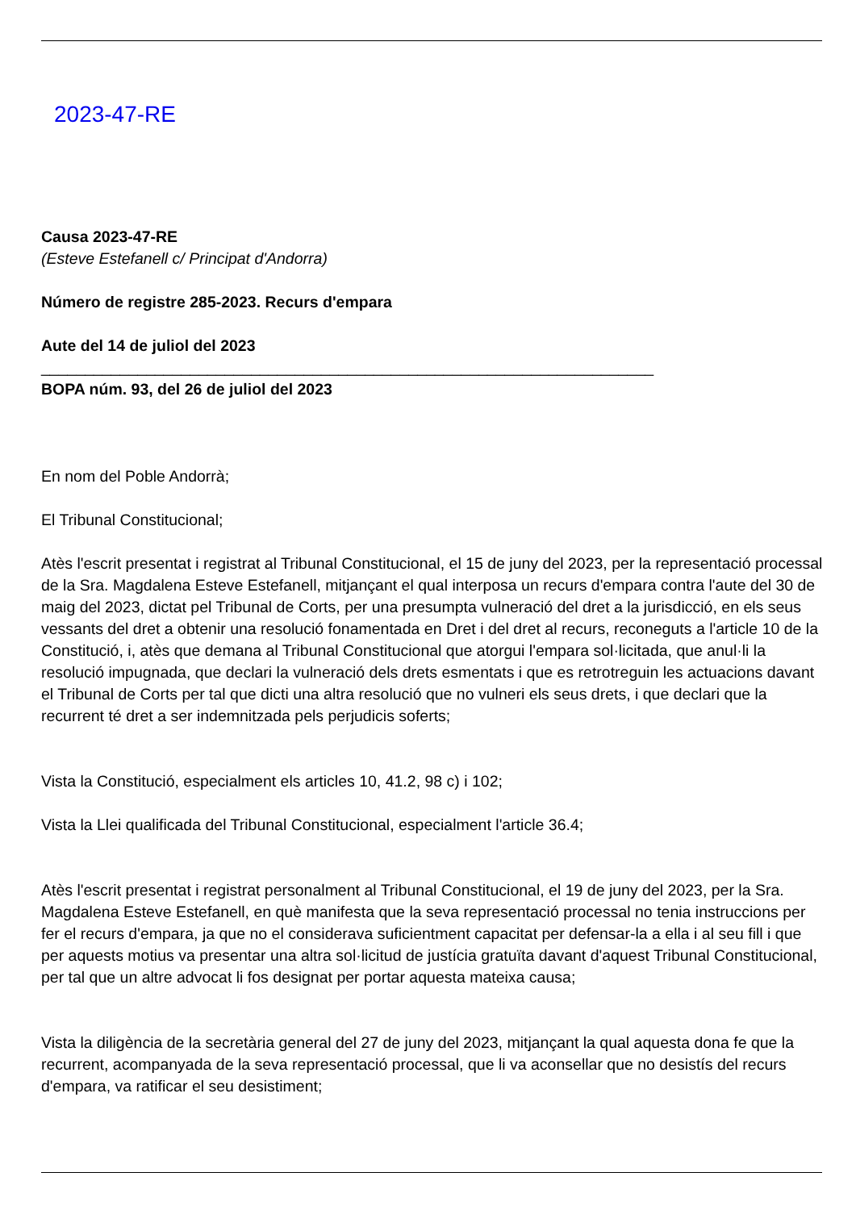2023-47-RE
Causa 2023-47-RE
(Esteve Estefanell c/ Principat d'Andorra)
Número de registre 285-2023. Recurs d'empara
Aute del 14 de juliol del 2023
______________________________________________________________________
BOPA núm. 93, del 26 de juliol del 2023
En nom del Poble Andorrà;
El Tribunal Constitucional;
Atès l'escrit presentat i registrat al Tribunal Constitucional, el 15 de juny del 2023, per la representació processal de la Sra. Magdalena Esteve Estefanell, mitjançant el qual interposa un recurs d'empara contra l'aute del 30 de maig del 2023, dictat pel Tribunal de Corts, per una presumpta vulneració del dret a la jurisdicció, en els seus vessants del dret a obtenir una resolució fonamentada en Dret i del dret al recurs, reconeguts a l'article 10 de la Constitució, i, atès que demana al Tribunal Constitucional que atorgui l'empara sol·licitada, que anul·li la resolució impugnada, que declari la vulneració dels drets esmentats i que es retrotreguin les actuacions davant el Tribunal de Corts per tal que dicti una altra resolució que no vulneri els seus drets, i que declari que la recurrent té dret a ser indemnitzada pels perjudicis soferts;
Vista la Constitució, especialment els articles 10, 41.2, 98 c) i 102;
Vista la Llei qualificada del Tribunal Constitucional, especialment l'article 36.4;
Atès l'escrit presentat i registrat personalment al Tribunal Constitucional, el 19 de juny del 2023, per la Sra. Magdalena Esteve Estefanell, en què manifesta que la seva representació processal no tenia instruccions per fer el recurs d'empara, ja que no el considerava suficientment capacitat per defensar-la a ella i al seu fill i que per aquests motius va presentar una altra sol·licitud de justícia gratuïta davant d'aquest Tribunal Constitucional, per tal que un altre advocat li fos designat per portar aquesta mateixa causa;
Vista la diligència de la secretària general del 27 de juny del 2023, mitjançant la qual aquesta dona fe que la recurrent, acompanyada de la seva representació processal, que li va aconsellar que no desistís del recurs d'empara, va ratificar el seu desistiment;